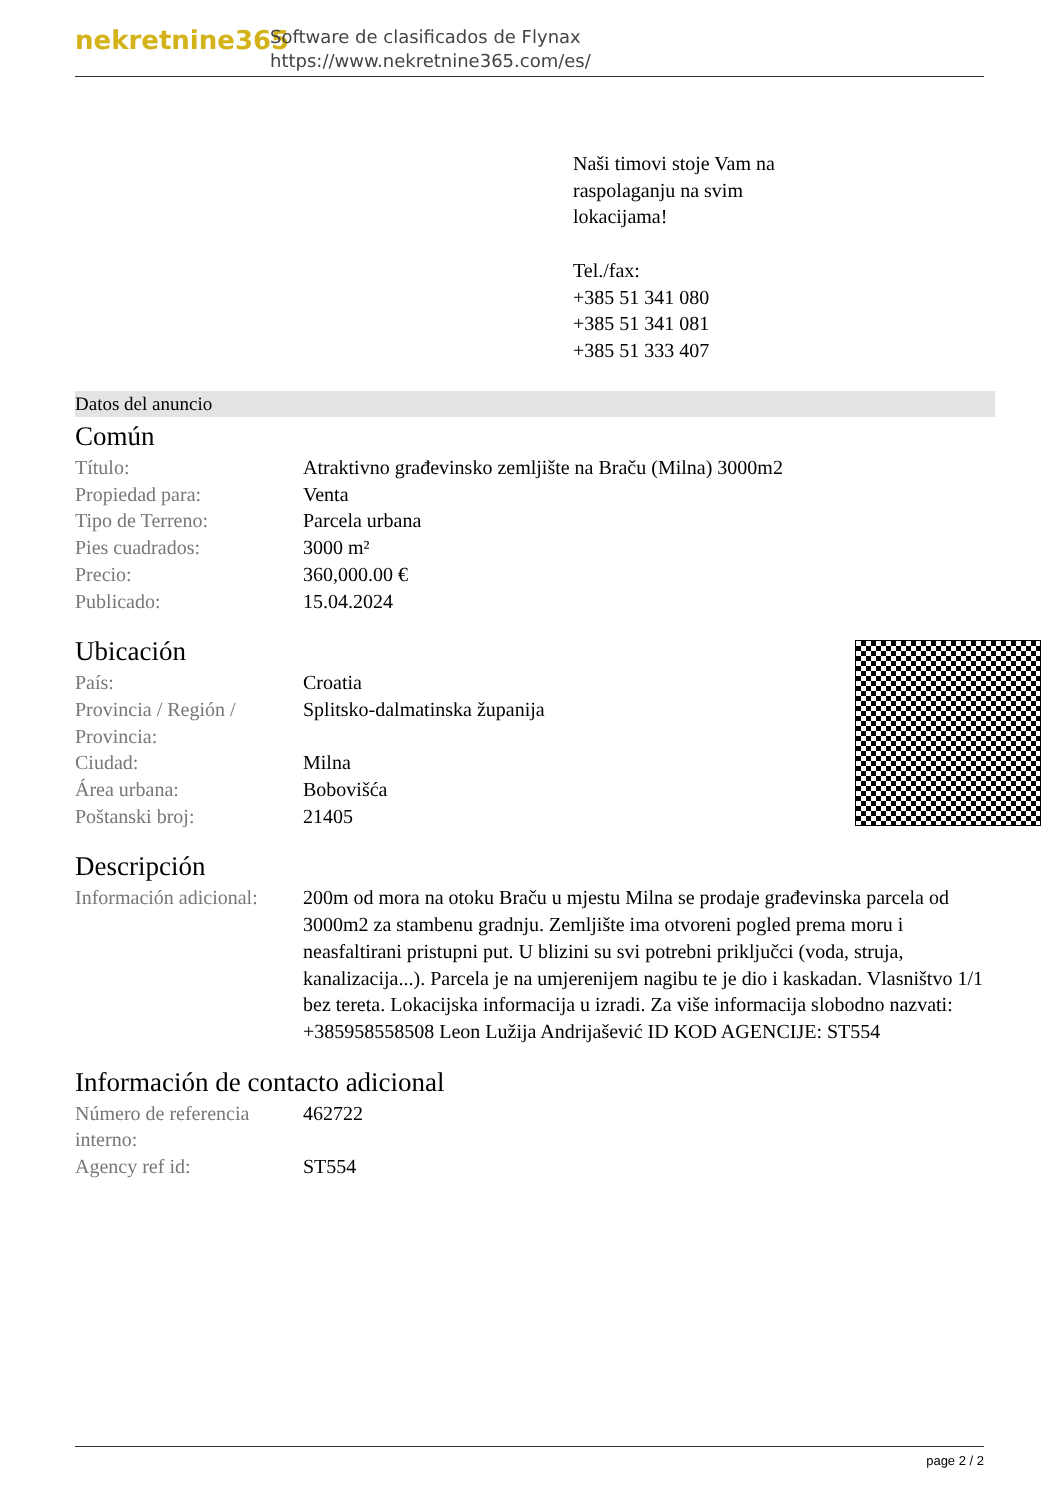nekretnine365
Software de clasificados de Flynax
https://www.nekretnine365.com/es/
Naši timovi stoje Vam na
raspolaganju na svim
lokacijama!
Tel./fax:
+385 51 341 080
+385 51 341 081
+385 51 333 407
Datos del anuncio
Común
| Título: | Atraktivno građevinsko zemljište na Braču (Milna) 3000m2 |
| Propiedad para: | Venta |
| Tipo de Terreno: | Parcela urbana |
| Pies cuadrados: | 3000 m² |
| Precio: | 360,000.00 € |
| Publicado: | 15.04.2024 |
Ubicación
| País: | Croatia |
| Provincia / Región / Provincia: | Splitsko-dalmatinska županija |
| Ciudad: | Milna |
| Área urbana: | Bobovišća |
| Poštanski broj: | 21405 |
Descripción
| Información adicional: | 200m od mora na otoku Braču u mjestu Milna se prodaje građevinska parcela od 3000m2 za stambenu gradnju. Zemljište ima otvoreni pogled prema moru i neasfaltirani pristupni put. U blizini su svi potrebni priključci (voda, struja, kanalizacija...). Parcela je na umjerenijem nagibu te je dio i kaskadan. Vlasništvo 1/1 bez tereta. Lokacijska informacija u izradi. Za više informacija slobodno nazvati: +385958558508 Leon Lužija Andrijašević ID KOD AGENCIJE: ST554 |
Información de contacto adicional
| Número de referencia interno: | 462722 |
| Agency ref id: | ST554 |
page 2 / 2